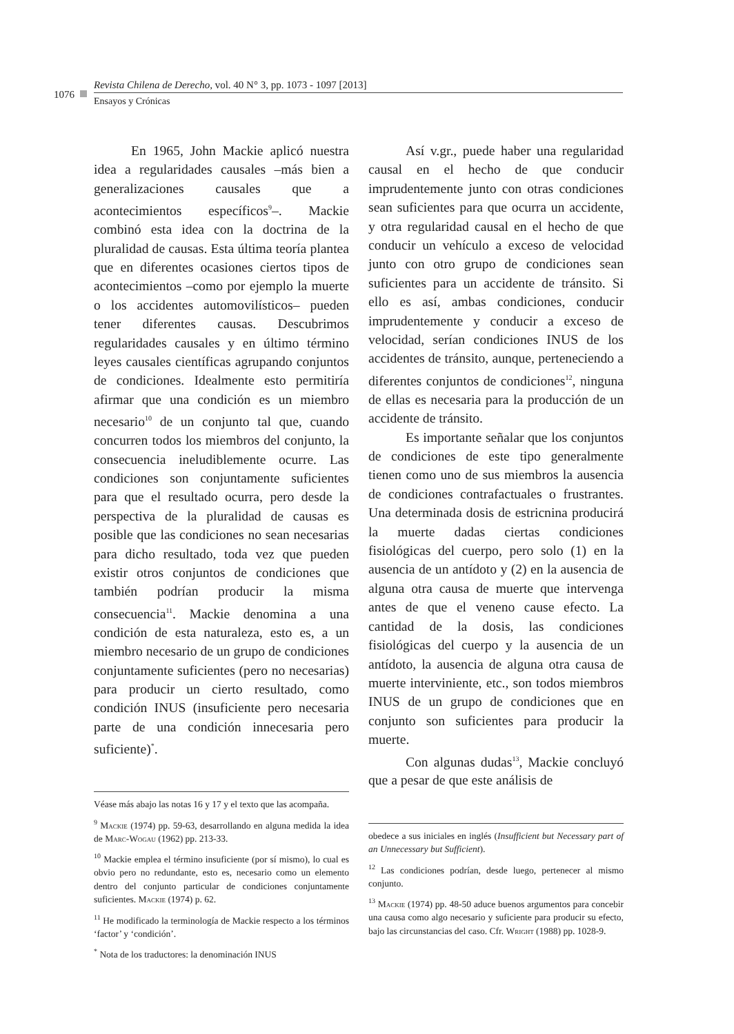1076
Revista Chilena de Derecho, vol. 40 N° 3, pp. 1073 - 1097 [2013]
Ensayos y Crónicas
En 1965, John Mackie aplicó nuestra idea a regularidades causales –más bien a generalizaciones causales que a acontecimientos específicos<sup>9</sup>–. Mackie combinó esta idea con la doctrina de la pluralidad de causas. Esta última teoría plantea que en diferentes ocasiones ciertos tipos de acontecimientos –como por ejemplo la muerte o los accidentes automovilísticos– pueden tener diferentes causas. Descubrimos regularidades causales y en último término leyes causales científicas agrupando conjuntos de condiciones. Idealmente esto permitiría afirmar que una condición es un miembro necesario<sup>10</sup> de un conjunto tal que, cuando concurren todos los miembros del conjunto, la consecuencia ineludiblemente ocurre. Las condiciones son conjuntamente suficientes para que el resultado ocurra, pero desde la perspectiva de la pluralidad de causas es posible que las condiciones no sean necesarias para dicho resultado, toda vez que pueden existir otros conjuntos de condiciones que también podrían producir la misma consecuencia<sup>11</sup>. Mackie denomina a una condición de esta naturaleza, esto es, a un miembro necesario de un grupo de condiciones conjuntamente suficientes (pero no necesarias) para producir un cierto resultado, como condición INUS (insuficiente pero necesaria parte de una condición innecesaria pero suficiente)<sup>*</sup>.
Véase más abajo las notas 16 y 17 y el texto que las acompaña.
<sup>9</sup> Mackie (1974) pp. 59-63, desarrollando en alguna medida la idea de Marc-Wogau (1962) pp. 213-33.
<sup>10</sup> Mackie emplea el término insuficiente (por sí mismo), lo cual es obvio pero no redundante, esto es, necesario como un elemento dentro del conjunto particular de condiciones conjuntamente suficientes. Mackie (1974) p. 62.
<sup>11</sup> He modificado la terminología de Mackie respecto a los términos ‘factor’ y ‘condición’.
<sup>*</sup> Nota de los traductores: la denominación INUS
Así v.gr., puede haber una regularidad causal en el hecho de que conducir imprudentemente junto con otras condiciones sean suficientes para que ocurra un accidente, y otra regularidad causal en el hecho de que conducir un vehículo a exceso de velocidad junto con otro grupo de condiciones sean suficientes para un accidente de tránsito. Si ello es así, ambas condiciones, conducir imprudentemente y conducir a exceso de velocidad, serían condiciones INUS de los accidentes de tránsito, aunque, perteneciendo a diferentes conjuntos de condiciones<sup>12</sup>, ninguna de ellas es necesaria para la producción de un accidente de tránsito.
Es importante señalar que los conjuntos de condiciones de este tipo generalmente tienen como uno de sus miembros la ausencia de condiciones contrafactuales o frustrantes. Una determinada dosis de estricnina producirá la muerte dadas ciertas condiciones fisiológicas del cuerpo, pero solo (1) en la ausencia de un antídoto y (2) en la ausencia de alguna otra causa de muerte que intervenga antes de que el veneno cause efecto. La cantidad de la dosis, las condiciones fisiológicas del cuerpo y la ausencia de un antídoto, la ausencia de alguna otra causa de muerte interviniente, etc., son todos miembros INUS de un grupo de condiciones que en conjunto son suficientes para producir la muerte.
Con algunas dudas<sup>13</sup>, Mackie concluyó que a pesar de que este análisis de
obedece a sus iniciales en inglés (Insufficient but Necessary part of an Unnecessary but Sufficient).
<sup>12</sup> Las condiciones podrían, desde luego, pertenecer al mismo conjunto.
<sup>13</sup> Mackie (1974) pp. 48-50 aduce buenos argumentos para concebir una causa como algo necesario y suficiente para producir su efecto, bajo las circunstancias del caso. Cfr. Wright (1988) pp. 1028-9.